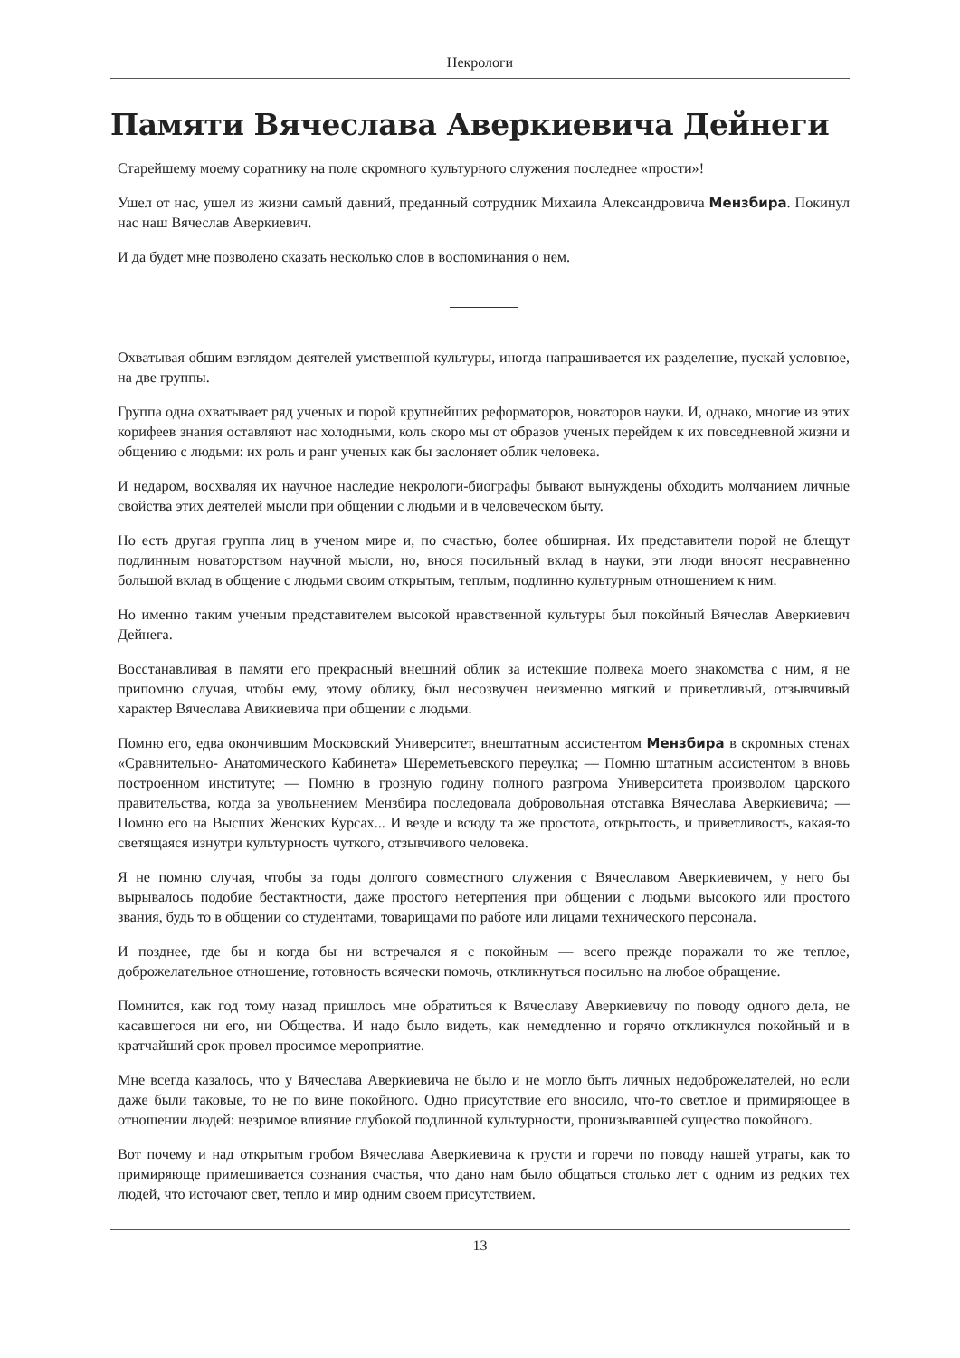Некрологи
Памяти Вячеслава Аверкиевича Дейнеги
Старейшему моему соратнику на поле скромного культурного служения последнее «прости»!
Ушел от нас, ушел из жизни самый давний, преданный сотрудник Михаила Александровича Мензбира. Покинул нас наш Вячеслав Аверкиевич.
И да будет мне позволено сказать несколько слов в воспоминания о нем.
Охватывая общим взглядом деятелей умственной культуры, иногда напрашивается их разделение, пускай условное, на две группы.
Группа одна охватывает ряд ученых и порой крупнейших реформаторов, новаторов науки. И, однако, многие из этих корифеев знания оставляют нас холодными, коль скоро мы от образов ученых перейдем к их повседневной жизни и общению с людьми: их роль и ранг ученых как бы заслоняет облик человека.
И недаром, восхваляя их научное наследие некрологи-биографы бывают вынуждены обходить молчанием личные свойства этих деятелей мысли при общении с людьми и в человеческом быту.
Но есть другая группа лиц в ученом мире и, по счастью, более обширная. Их представители порой не блещут подлинным новаторством научной мысли, но, внося посильный вклад в науки, эти люди вносят несравненно большой вклад в общение с людьми своим открытым, теплым, подлинно культурным отношением к ним.
Но именно таким ученым представителем высокой нравственной культуры был покойный Вячеслав Аверкиевич Дейнега.
Восстанавливая в памяти его прекрасный внешний облик за истекшие полвека моего знакомства с ним, я не припомню случая, чтобы ему, этому облику, был несозвучен неизменно мягкий и приветливый, отзывчивый характер Вячеслава Авикиевича при общении с людьми.
Помню его, едва окончившим Московский Университет, внештатным ассистентом Мензбира в скромных стенах «Сравнительно- Анатомического Кабинета» Шереметьевского переулка; — Помню штатным ассистентом в вновь построенном институте; — Помню в грозную годину полного разгрома Университета произволом царского правительства, когда за увольнением Мензбира последовала добровольная отставка Вячеслава Аверкиевича; — Помню его на Высших Женских Курсах... И везде и всюду та же простота, открытость, и приветливость, какая-то светящаяся изнутри культурность чуткого, отзывчивого человека.
Я не помню случая, чтобы за годы долгого совместного служения с Вячеславом Аверкиевичем, у него бы вырывалось подобие бестактности, даже простого нетерпения при общении с людьми высокого или простого звания, будь то в общении со студентами, товарищами по работе или лицами технического персонала.
И позднее, где бы и когда бы ни встречался я с покойным — всего прежде поражали то же теплое, доброжелательное отношение, готовность всячески помочь, откликнуться посильно на любое обращение.
Помнится, как год тому назад пришлось мне обратиться к Вячеславу Аверкиевичу по поводу одного дела, не касавшегося ни его, ни Общества. И надо было видеть, как немедленно и горячо откликнулся покойный и в кратчайший срок провел просимое мероприятие.
Мне всегда казалось, что у Вячеслава Аверкиевича не было и не могло быть личных недоброжелателей, но если даже были таковые, то не по вине покойного. Одно присутствие его вносило, что-то светлое и примиряющее в отношении людей: незримое влияние глубокой подлинной культурности, пронизывавшей существо покойного.
Вот почему и над открытым гробом Вячеслава Аверкиевича к грусти и горечи по поводу нашей утраты, как то примиряюще примешивается сознания счастья, что дано нам было общаться столько лет с одним из редких тех людей, что источают свет, тепло и мир одним своем присутствием.
13